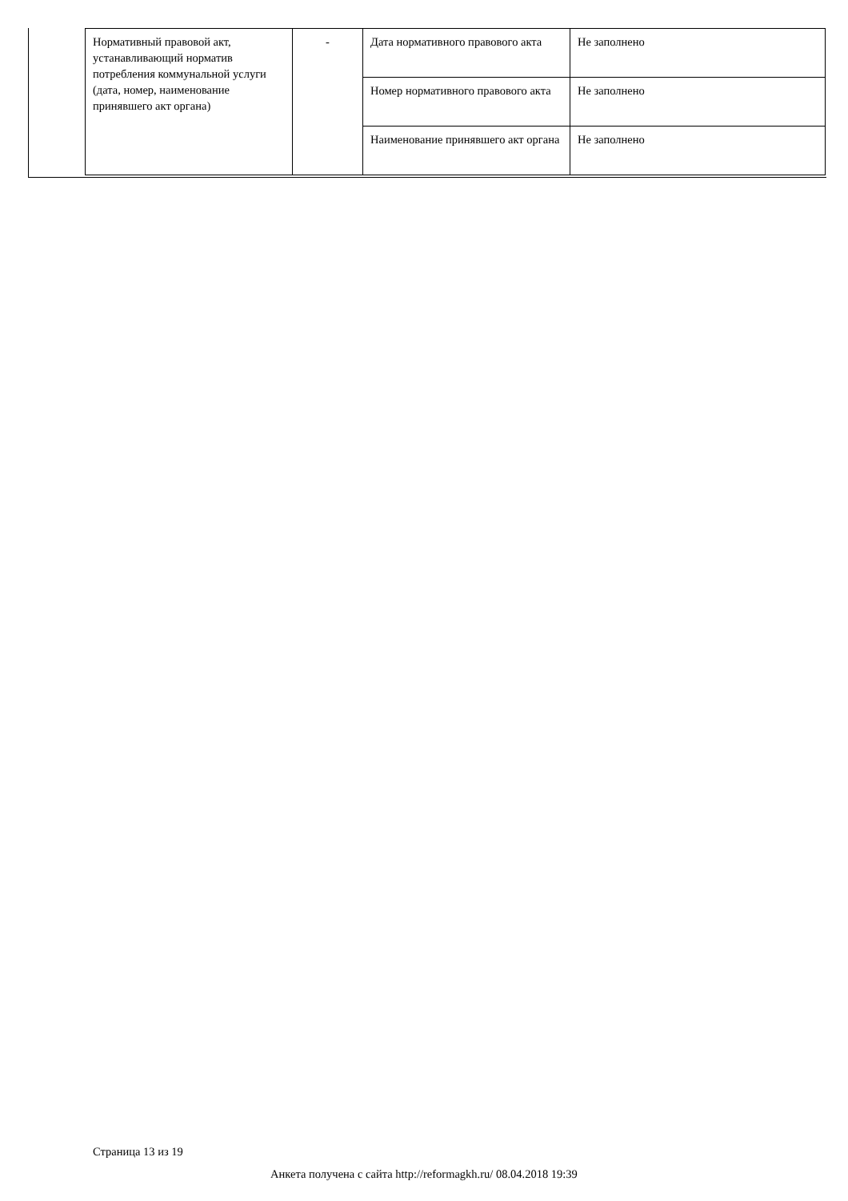| Нормативный правовой акт, устанавливающий норматив потребления коммунальной услуги (дата, номер, наименование принявшего акт органа) | - | Дата нормативного правового акта | Не заполнено |
| | | Номер нормативного правового акта | Не заполнено |
| | | Наименование принявшего акт органа | Не заполнено |
Страница 13 из 19
Анкета получена с сайта http://reformagkh.ru/ 08.04.2018 19:39